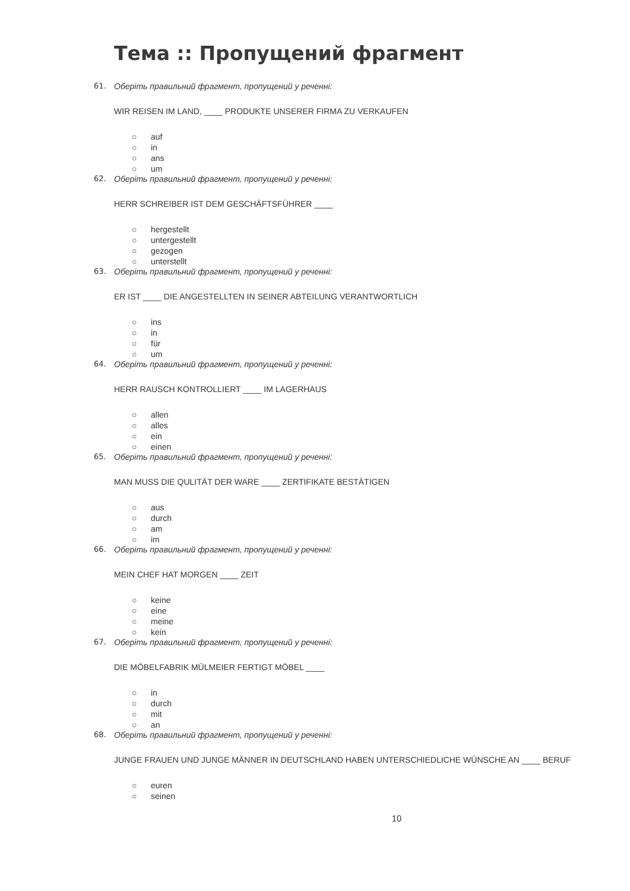Тема :: Пропущений фрагмент
61. Оберіть правильний фрагмент, пропущений у реченні:
WIR REISEN IM LAND, ____ PRODUKTE UNSERER FIRMA ZU VERKAUFEN
○ auf
○ in
○ ans
○ um
62. Оберіть правильний фрагмент, пропущений у реченні:
HERR SCHREIBER IST DEM GESCHÄFTSFÜHRER ____
○ hergestellt
○ untergestellt
○ gezogen
○ unterstellt
63. Оберіть правильний фрагмент, пропущений у реченні:
ER IST ____ DIE ANGESTELLTEN IN SEINER ABTEILUNG VERANTWORTLICH
○ ins
○ in
○ für
○ um
64. Оберіть правильний фрагмент, пропущений у реченні:
HERR RAUSCH KONTROLLIERT ____ IM LAGERHAUS
○ allen
○ alles
○ ein
○ einen
65. Оберіть правильний фрагмент, пропущений у реченні:
MAN MUSS DIE QULITÄT DER WARE ____ ZERTIFIKATE BESTÄTIGEN
○ aus
○ durch
○ am
○ im
66. Оберіть правильний фрагмент, пропущений у реченні:
MEIN CHEF HAT MORGEN ____ ZEIT
○ keine
○ eine
○ meine
○ kein
67. Оберіть правильний фрагмент, пропущений у реченні:
DIE MÖBELFABRIK MÜLMEIER FERTIGT MÖBEL ____
○ in
○ durch
○ mit
○ an
68. Оберіть правильний фрагмент, пропущений у реченні:
JUNGE FRAUEN UND JUNGE MÄNNER IN DEUTSCHLAND HABEN UNTERSCHIEDLICHE WÜNSCHE AN ____ BERUF
○ euren
○ seinen
10